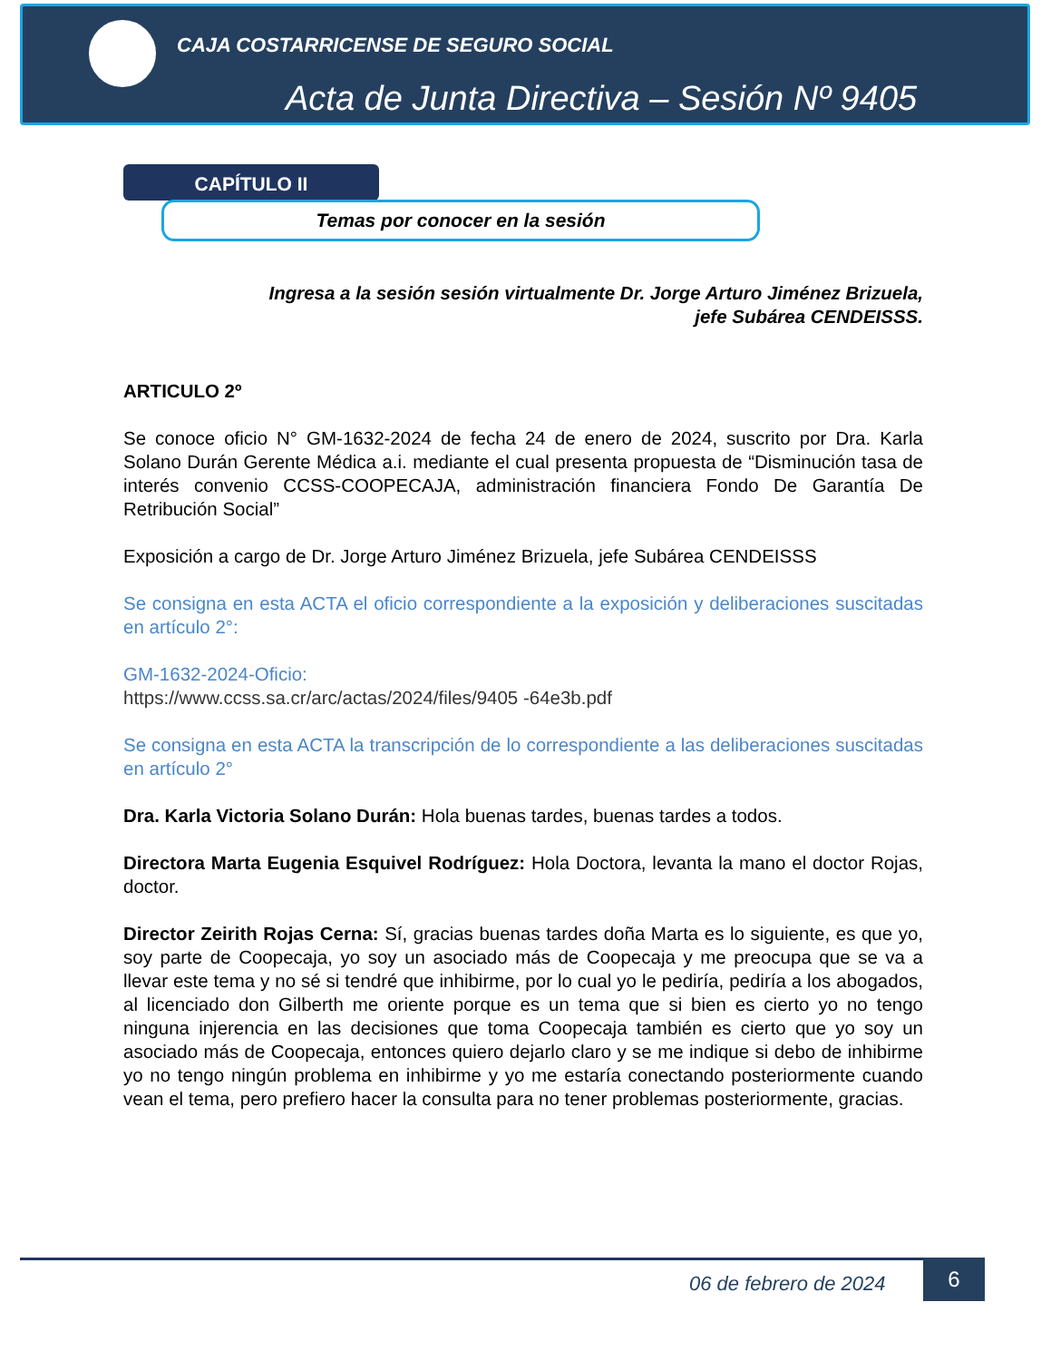CAJA COSTARRICENSE DE SEGURO SOCIAL
Acta de Junta Directiva – Sesión Nº 9405
CAPÍTULO II
Temas por conocer en la sesión
Ingresa a la sesión sesión virtualmente Dr. Jorge Arturo Jiménez Brizuela,
jefe Subárea CENDEISSS.
ARTICULO 2º
Se conoce oficio N° GM-1632-2024 de fecha 24 de enero de 2024, suscrito por Dra. Karla Solano Durán Gerente Médica a.i. mediante el cual presenta propuesta de “Disminución tasa de interés convenio CCSS-COOPECAJA, administración financiera Fondo De Garantía De Retribución Social”
Exposición a cargo de Dr. Jorge Arturo Jiménez Brizuela, jefe Subárea CENDEISSS
Se consigna en esta ACTA el oficio correspondiente a la exposición y deliberaciones suscitadas en artículo 2°:
GM-1632-2024-Oficio:
https://www.ccss.sa.cr/arc/actas/2024/files/9405 -64e3b.pdf
Se consigna en esta ACTA la transcripción de lo correspondiente a las deliberaciones suscitadas en artículo 2°
Dra. Karla Victoria Solano Durán: Hola buenas tardes, buenas tardes a todos.
Directora Marta Eugenia Esquivel Rodríguez: Hola Doctora, levanta la mano el doctor Rojas, doctor.
Director Zeirith Rojas Cerna: Sí, gracias buenas tardes doña Marta es lo siguiente, es que yo, soy parte de Coopecaja, yo soy un asociado más de Coopecaja y me preocupa que se va a llevar este tema y no sé si tendré que inhibirme, por lo cual yo le pediría, pediría a los abogados, al licenciado don Gilberth me oriente porque es un tema que si bien es cierto yo no tengo ninguna injerencia en las decisiones que toma Coopecaja también es cierto que yo soy un asociado más de Coopecaja, entonces quiero dejarlo claro y se me indique si debo de inhibirme yo no tengo ningún problema en inhibirme y yo me estaría conectando posteriormente cuando vean el tema, pero prefiero hacer la consulta para no tener problemas posteriormente, gracias.
06 de febrero de 2024
6